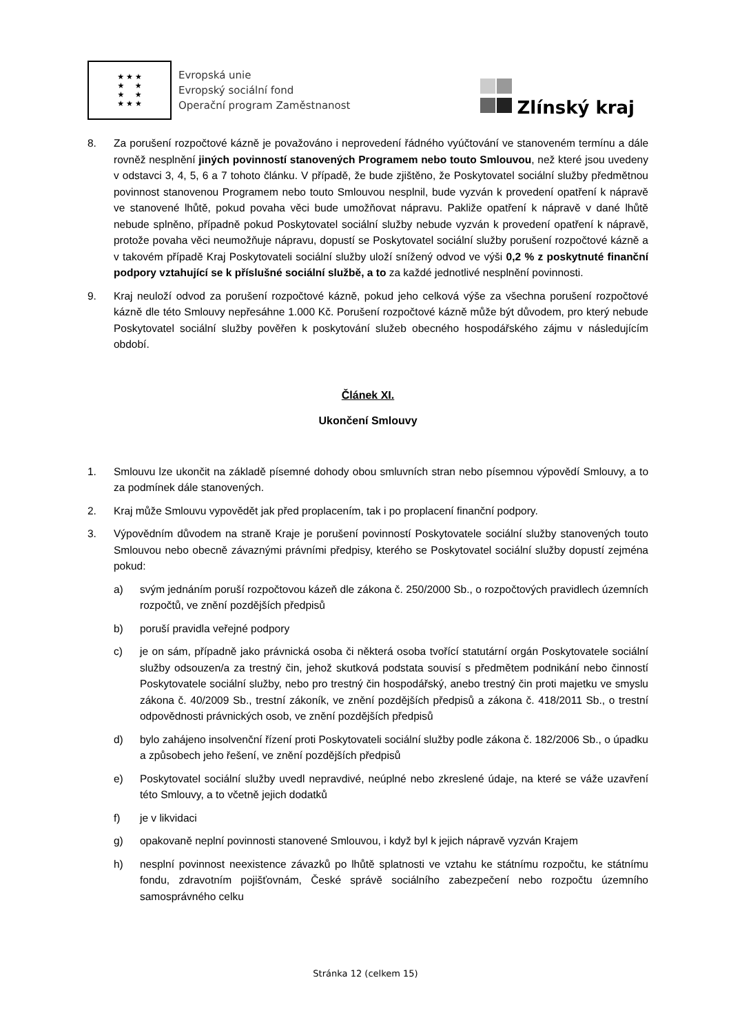★ ★ ★
★ ★
★ ★
★ ★ ★
Evropská unie
Evropský sociální fond
Operační program Zaměstnanost
Zlínský kraj
8. Za porušení rozpočtové kázně je považováno i neprovedení řádného vyúčtování ve stanoveném termínu a dále rovněž nesplnění jiných povinností stanovených Programem nebo touto Smlouvou, než které jsou uvedeny v odstavci 3, 4, 5, 6 a 7 tohoto článku. V případě, že bude zjištěno, že Poskytovatel sociální služby předmětnou povinnost stanovenou Programem nebo touto Smlouvou nesplnil, bude vyzván k provedení opatření k nápravě ve stanovené lhůtě, pokud povaha věci bude umožňovat nápravu. Pakliže opatření k nápravě v dané lhůtě nebude splněno, případně pokud Poskytovatel sociální služby nebude vyzván k provedení opatření k nápravě, protože povaha věci neumožňuje nápravu, dopustí se Poskytovatel sociální služby porušení rozpočtové kázně a v takovém případě Kraj Poskytovateli sociální služby uloží snížený odvod ve výši 0,2 % z poskytnuté finanční podpory vztahující se k příslušné sociální službě, a to za každé jednotlivé nesplnění povinnosti.
9. Kraj neuloží odvod za porušení rozpočtové kázně, pokud jeho celková výše za všechna porušení rozpočtové kázně dle této Smlouvy nepřesáhne 1.000 Kč. Porušení rozpočtové kázně může být důvodem, pro který nebude Poskytovatel sociální služby pověřen k poskytování služeb obecného hospodářského zájmu v následujícím období.
Článek XI.
Ukončení Smlouvy
1. Smlouvu lze ukončit na základě písemné dohody obou smluvních stran nebo písemnou výpovědí Smlouvy, a to za podmínek dále stanovených.
2. Kraj může Smlouvu vypovědět jak před proplacením, tak i po proplacení finanční podpory.
3. Výpovědním důvodem na straně Kraje je porušení povinností Poskytovatele sociální služby stanovených touto Smlouvou nebo obecně závaznými právními předpisy, kterého se Poskytovatel sociální služby dopustí zejména pokud:
a) svým jednáním poruší rozpočtovou kázeň dle zákona č. 250/2000 Sb., o rozpočtových pravidlech územních rozpočtů, ve znění pozdějších předpisů
b) poruší pravidla veřejné podpory
c) je on sám, případně jako právnická osoba či některá osoba tvořící statutární orgán Poskytovatele sociální služby odsouzen/a za trestný čin, jehož skutková podstata souvisí s předmětem podnikání nebo činností Poskytovatele sociální služby, nebo pro trestný čin hospodářský, anebo trestný čin proti majetku ve smyslu zákona č. 40/2009 Sb., trestní zákoník, ve znění pozdějších předpisů a zákona č. 418/2011 Sb., o trestní odpovědnosti právnických osob, ve znění pozdějších předpisů
d) bylo zahájeno insolvenční řízení proti Poskytovateli sociální služby podle zákona č. 182/2006 Sb., o úpadku a způsobech jeho řešení, ve znění pozdějších předpisů
e) Poskytovatel sociální služby uvedl nepravdivé, neúplné nebo zkreslené údaje, na které se váže uzavření této Smlouvy, a to včetně jejich dodatků
f) je v likvidaci
g) opakovaně neplní povinnosti stanovené Smlouvou, i když byl k jejich nápravě vyzván Krajem
h) nesplní povinnost neexistence závazků po lhůtě splatnosti ve vztahu ke státnímu rozpočtu, ke státnímu fondu, zdravotním pojišťovnám, České správě sociálního zabezpečení nebo rozpočtu územního samosprávného celku
Stránka 12 (celkem 15)